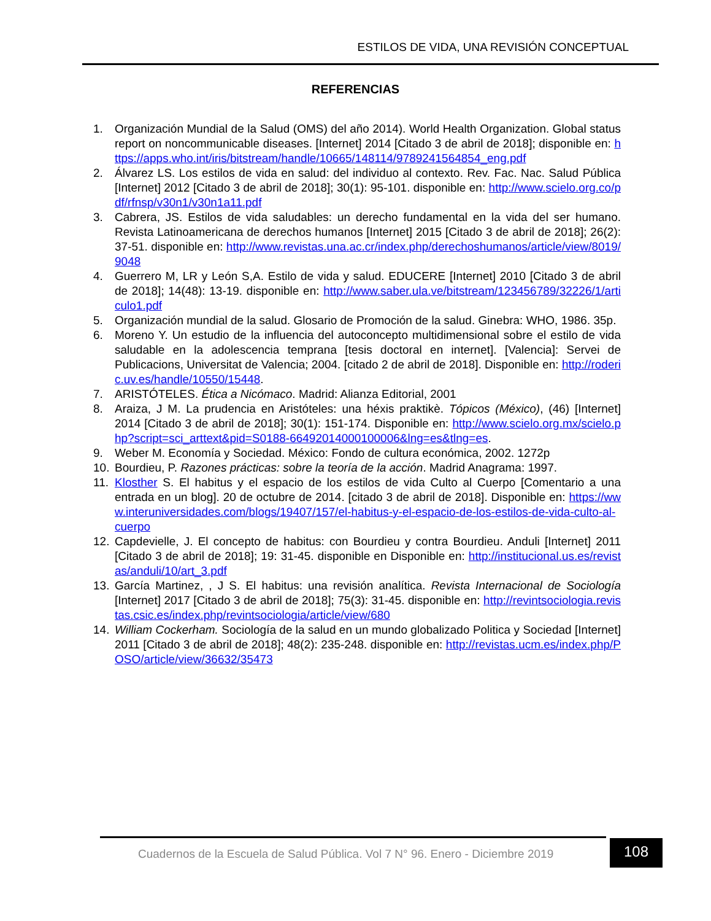ESTILOS DE VIDA, UNA REVISIÓN CONCEPTUAL
REFERENCIAS
1. Organización Mundial de la Salud (OMS) del año 2014). World Health Organization. Global status report on noncommunicable diseases. [Internet] 2014 [Citado 3 de abril de 2018]; disponible en: https://apps.who.int/iris/bitstream/handle/10665/148114/9789241564854_eng.pdf
2. Álvarez LS. Los estilos de vida en salud: del individuo al contexto. Rev. Fac. Nac. Salud Pública [Internet] 2012 [Citado 3 de abril de 2018]; 30(1): 95-101. disponible en: http://www.scielo.org.co/pdf/rfnsp/v30n1/v30n1a11.pdf
3. Cabrera, JS. Estilos de vida saludables: un derecho fundamental en la vida del ser humano. Revista Latinoamericana de derechos humanos [Internet] 2015 [Citado 3 de abril de 2018]; 26(2): 37-51. disponible en: http://www.revistas.una.ac.cr/index.php/derechoshumanos/article/view/8019/9048
4. Guerrero M, LR y León S,A. Estilo de vida y salud. EDUCERE [Internet] 2010 [Citado 3 de abril de 2018]; 14(48): 13-19. disponible en: http://www.saber.ula.ve/bitstream/123456789/32226/1/articulo1.pdf
5. Organización mundial de la salud. Glosario de Promoción de la salud. Ginebra: WHO, 1986. 35p.
6. Moreno Y. Un estudio de la influencia del autoconcepto multidimensional sobre el estilo de vida saludable en la adolescencia temprana [tesis doctoral en internet]. [Valencia]: Servei de Publicacions, Universitat de Valencia; 2004. [citado 2 de abril de 2018]. Disponible en: http://roderic.uv.es/handle/10550/15448.
7. ARISTÓTELES. Ética a Nicómaco. Madrid: Alianza Editorial, 2001
8. Araiza, J M. La prudencia en Aristóteles: una héxis praktikè. Tópicos (México), (46) [Internet] 2014 [Citado 3 de abril de 2018]; 30(1): 151-174. Disponible en: http://www.scielo.org.mx/scielo.php?script=sci_arttext&pid=S0188-66492014000100006&lng=es&tlng=es.
9. Weber M. Economía y Sociedad. México: Fondo de cultura económica, 2002. 1272p
10. Bourdieu, P. Razones prácticas: sobre la teoría de la acción. Madrid Anagrama: 1997.
11. Klosther S. El habitus y el espacio de los estilos de vida Culto al Cuerpo [Comentario a una entrada en un blog]. 20 de octubre de 2014. [citado 3 de abril de 2018]. Disponible en: https://www.interuniversidades.com/blogs/19407/157/el-habitus-y-el-espacio-de-los-estilos-de-vida-culto-al-cuerpo
12. Capdevielle, J. El concepto de habitus: con Bourdieu y contra Bourdieu. Anduli [Internet] 2011 [Citado 3 de abril de 2018]; 19: 31-45. disponible en Disponible en: http://institucional.us.es/revistas/anduli/10/art_3.pdf
13. García Martinez, , J S. El habitus: una revisión analítica. Revista Internacional de Sociología [Internet] 2017 [Citado 3 de abril de 2018]; 75(3): 31-45. disponible en: http://revintsociologia.revistas.csic.es/index.php/revintsociologia/article/view/680
14. William Cockerham. Sociología de la salud en un mundo globalizado Politica y Sociedad [Internet] 2011 [Citado 3 de abril de 2018]; 48(2): 235-248. disponible en: http://revistas.ucm.es/index.php/POSO/article/view/36632/35473
Cuadernos de la Escuela de Salud Pública. Vol 7 N° 96. Enero - Diciembre 2019
108